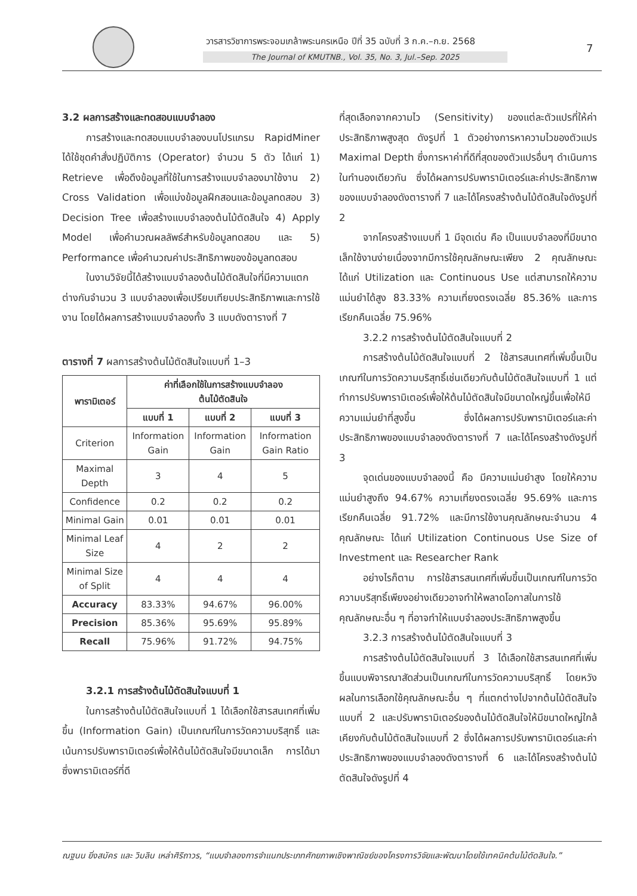วารสารวิชาการพระจอมเกล้าพระนครเหนือ ปีที่ 35 ฉบับที่ 3 ก.ค.–ก.ย. 2568
The Journal of KMUTNB., Vol. 35, No. 3, Jul.–Sep. 2025
7
3.2 ผลการสร้างและทดสอบแบบจำลอง
การสร้างและทดสอบแบบจำลองบนโปรแกรม RapidMiner ได้ใช้ชุดคำสั่งปฏิบัติการ (Operator) จำนวน 5 ตัว ได้แก่ 1) Retrieve เพื่อดึงข้อมูลที่ใช้ในการสร้างแบบจำลองมาใช้งาน 2) Cross Validation เพื่อแบ่งข้อมูลฝึกสอนและข้อมูลทดสอบ 3) Decision Tree เพื่อสร้างแบบจำลองต้นไม้ตัดสินใจ 4) Apply Model เพื่อคำนวณผลลัพธ์สำหรับข้อมูลทดสอบ และ 5) Performance เพื่อคำนวณค่าประสิทธิภาพของข้อมูลทดสอบ
ในงานวิจัยนี้ได้สร้างแบบจำลองต้นไม้ตัดสินใจที่มีความแตกต่างกันจำนวน 3 แบบจำลองเพื่อเปรียบเทียบประสิทธิภาพและการใช้งาน โดยได้ผลการสร้างแบบจำลองทั้ง 3 แบบดังตารางที่ 7
ตารางที่ 7 ผลการสร้างต้นไม้ตัดสินใจแบบที่ 1–3
| พารามิเตอร์ | ค่าที่เลือกใช้ในการสร้างแบบจำลอง ต้นไม้ตัดสินใจ | | |
| --- | --- | --- | --- |
| | แบบที่ 1 | แบบที่ 2 | แบบที่ 3 |
| Criterion | Information Gain | Information Gain | Information Gain Ratio |
| Maximal Depth | 3 | 4 | 5 |
| Confidence | 0.2 | 0.2 | 0.2 |
| Minimal Gain | 0.01 | 0.01 | 0.01 |
| Minimal Leaf Size | 4 | 2 | 2 |
| Minimal Size of Split | 4 | 4 | 4 |
| Accuracy | 83.33% | 94.67% | 96.00% |
| Precision | 85.36% | 95.69% | 95.89% |
| Recall | 75.96% | 91.72% | 94.75% |
3.2.1 การสร้างต้นไม้ตัดสินใจแบบที่ 1
ในการสร้างต้นไม้ตัดสินใจแบบที่ 1 ได้เลือกใช้สารสนเทศที่เพิ่มขึ้น (Information Gain) เป็นเกณฑ์ในการวัดความบริสุทธิ์ และเน้นการปรับพารามิเตอร์เพื่อให้ต้นไม้ตัดสินใจมีขนาดเล็ก การได้มาซึ่งพารามิเตอร์ที่ดี
ที่สุดเลือกจากความไว (Sensitivity) ของแต่ละตัวแปรที่ให้ค่าประสิทธิภาพสูงสุด ดังรูปที่ 1 ตัวอย่างการหาความไวของตัวแปร Maximal Depth ซึ่งการหาค่าที่ดีที่สุดของตัวแปรอื่นๆ ดำเนินการในทำนองเดียวกัน ซึ่งได้ผลการปรับพารามิเตอร์และค่าประสิทธิภาพของแบบจำลองดังตารางที่ 7 และได้โครงสร้างต้นไม้ตัดสินใจดังรูปที่ 2
จากโครงสร้างแบบที่ 1 มีจุดเด่น คือ เป็นแบบจำลองที่มีขนาดเล็กใช้งานง่ายเนื่องจากมีการใช้คุณลักษณะเพียง 2 คุณลักษณะ ได้แก่ Utilization และ Continuous Use แต่สามารถให้ความแม่นยำได้สูง 83.33% ความเที่ยงตรงเฉลี่ย 85.36% และการเรียกคืนเฉลี่ย 75.96%
3.2.2 การสร้างต้นไม้ตัดสินใจแบบที่ 2
การสร้างต้นไม้ตัดสินใจแบบที่ 2 ใช้สารสนเทศที่เพิ่มขึ้นเป็นเกณฑ์ในการวัดความบริสุทธิ์เช่นเดียวกับต้นไม้ตัดสินใจแบบที่ 1 แต่ทำการปรับพารามิเตอร์เพื่อให้ต้นไม้ตัดสินใจมีขนาดใหญ่ขึ้นเพื่อให้มีความแม่นยำที่สูงขึ้น ซึ่งได้ผลการปรับพารามิเตอร์และค่าประสิทธิภาพของแบบจำลองดังตารางที่ 7 และได้โครงสร้างดังรูปที่ 3
จุดเด่นของแบบจำลองนี้ คือ มีความแม่นยำสูง โดยให้ความแม่นยำสูงถึง 94.67% ความเที่ยงตรงเฉลี่ย 95.69% และการเรียกคืนเฉลี่ย 91.72% และมีการใช้งานคุณลักษณะจำนวน 4 คุณลักษณะ ได้แก่ Utilization Continuous Use Size of Investment และ Researcher Rank
อย่างไรก็ตาม การใช้สารสนเทศที่เพิ่มขึ้นเป็นเกณฑ์ในการวัดความบริสุทธิ์เพียงอย่างเดียวอาจทำให้พลาดโอกาสในการใช้คุณลักษณะอื่น ๆ ที่อาจทำให้แบบจำลองประสิทธิภาพสูงขึ้น
3.2.3 การสร้างต้นไม้ตัดสินใจแบบที่ 3
การสร้างต้นไม้ตัดสินใจแบบที่ 3 ได้เลือกใช้สารสนเทศที่เพิ่มขึ้นแบบพิจารณาสัดส่วนเป็นเกณฑ์ในการวัดความบริสุทธิ์ โดยหวังผลในการเลือกใช้คุณลักษณะอื่น ๆ ที่แตกต่างไปจากต้นไม้ตัดสินใจแบบที่ 2 และปรับพารามิเตอร์ของต้นไม้ตัดสินใจให้มีขนาดใหญ่ใกล้เคียงกับต้นไม้ตัดสินใจแบบที่ 2 ซึ่งได้ผลการปรับพารามิเตอร์และค่าประสิทธิภาพของแบบจำลองดังตารางที่ 6 และได้โครงสร้างต้นไม้ตัดสินใจดังรูปที่ 4
ณฐนน ยิ่งสมัคร และ วิมลิน เหล่าศิริถาวร, “แบบจำลองการจำแนกประเภทศักยภาพเชิงพาณิชย์ของโครงการวิจัยและพัฒนาโดยใช้เทคนิคต้นไม้ตัดสินใจ.”